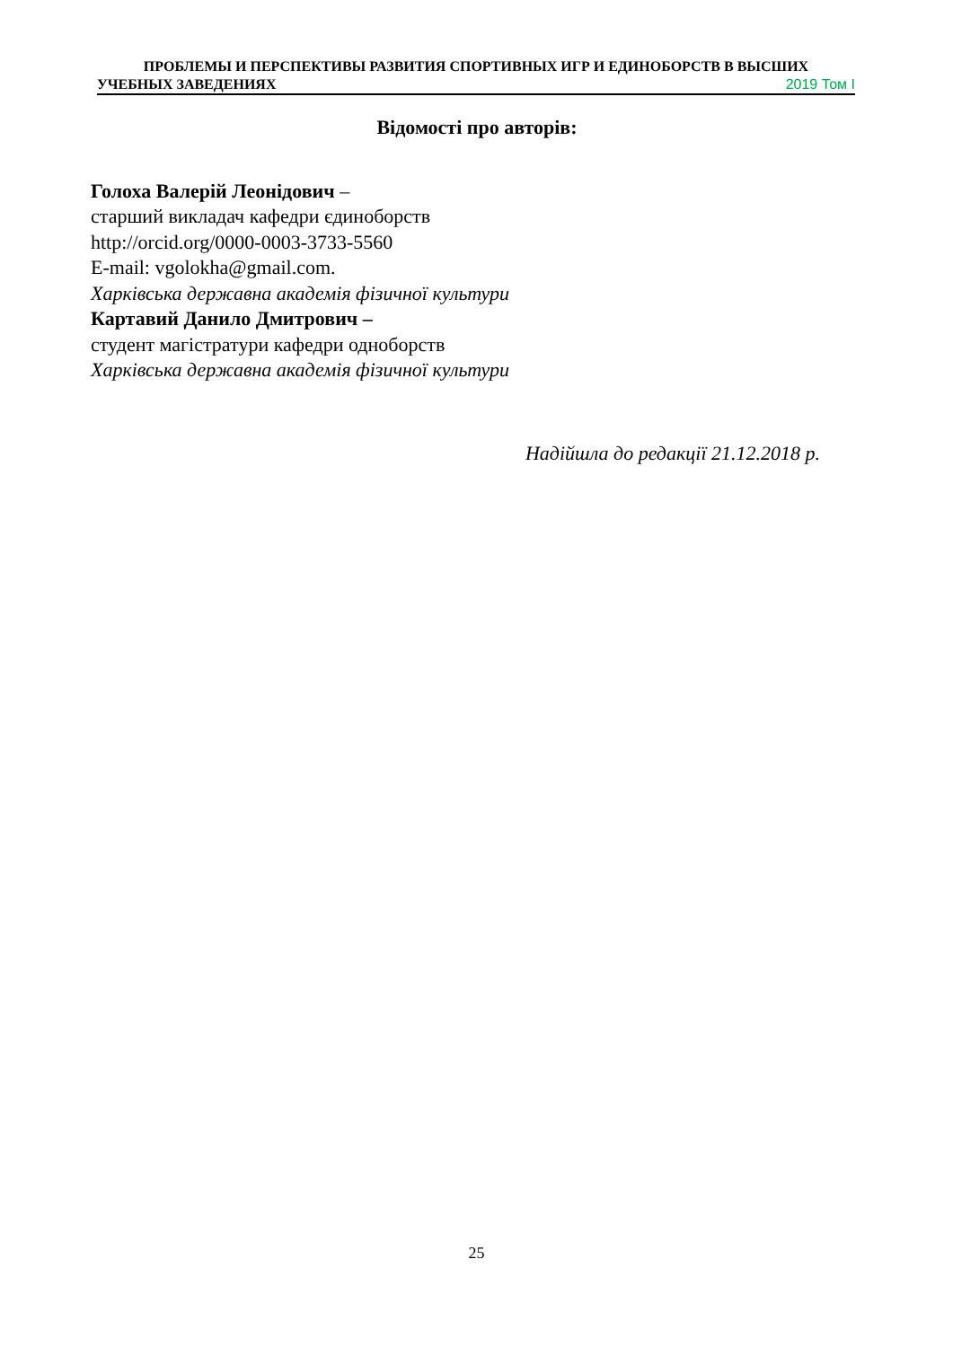ПРОБЛЕМЫ И ПЕРСПЕКТИВЫ РАЗВИТИЯ СПОРТИВНЫХ ИГР И ЕДИНОБОРСТВ В ВЫСШИХ
УЧЕБНЫХ ЗАВЕДЕНИЯХ 2019 Том I
Відомості про авторів:
Голоха Валерій Леонідович –
старший викладач кафедри єдиноборств
http://orcid.org/0000-0003-3733-5560
E-mail: vgolokha@gmail.com.
Харківська державна академія фізичної культури
Картавий Данило Дмитрович –
студент магістратури кафедри одноборств
Харківська державна академія фізичної культури
Надійшла до редакції 21.12.2018 р.
25